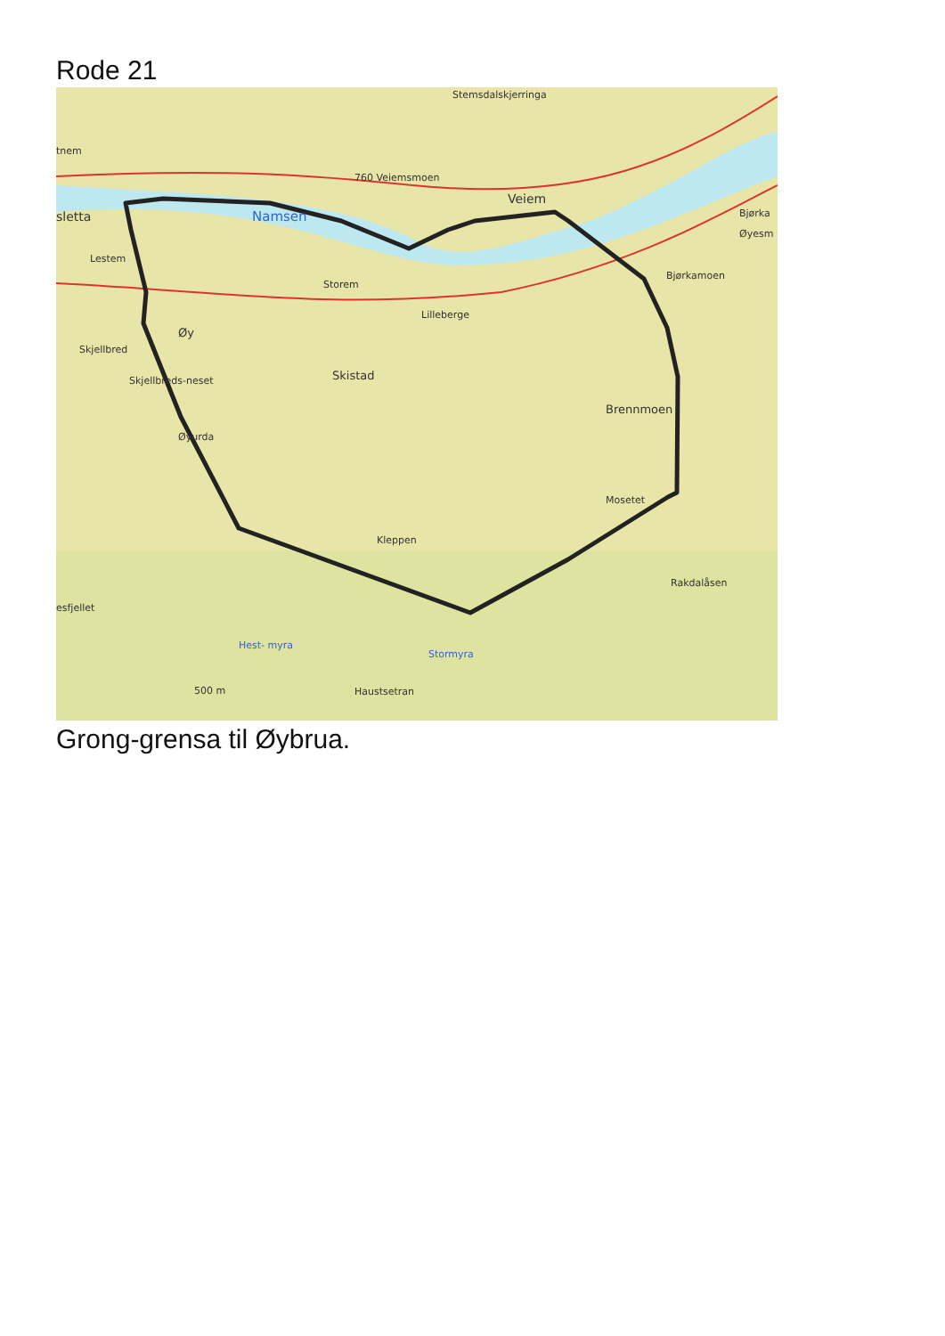Rode 21
Stemsdalskjerringa
tnem
760 Veiemsmoen
Veiem
sletta
Namsen
Lestem
Storem
Lilleberge
Øy
Skjellbred
Skistad
Skjellbreds-neset
Brennmoen
Øyurda
Mosetet
Kleppen
Rakdalåsen
esfjellet
Hest- myra
Stormyra
Haustsetran
500 m
Bjørkamoen
Bjørka
Øyesm
Grong-grensa til Øybrua.